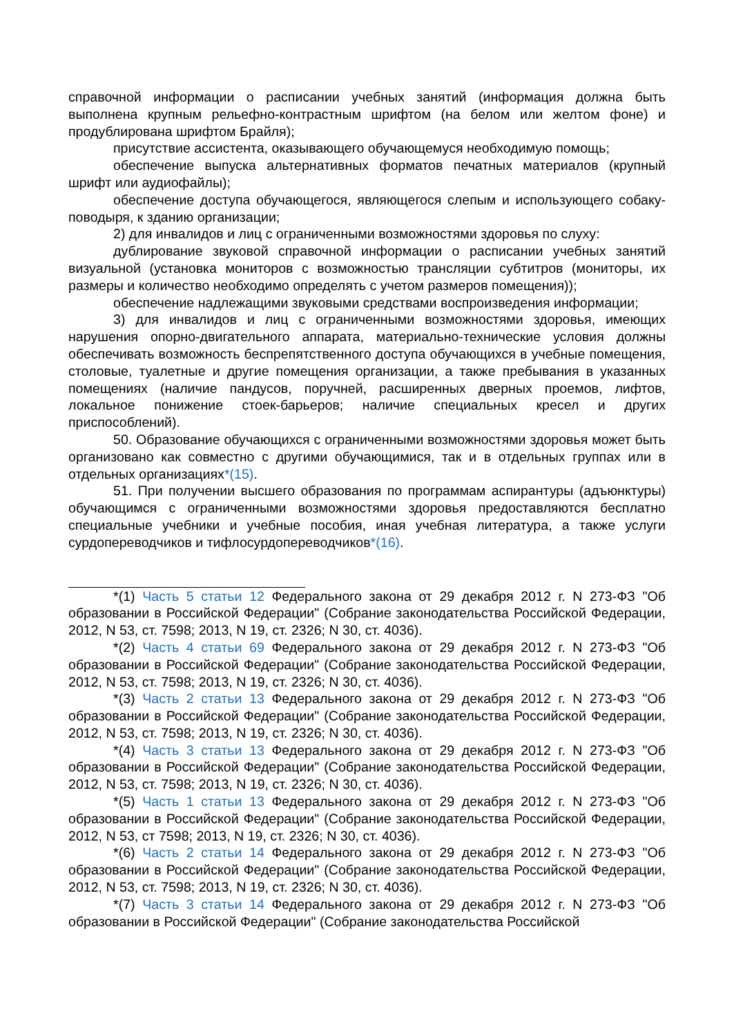справочной информации о расписании учебных занятий (информация должна быть выполнена крупным рельефно-контрастным шрифтом (на белом или желтом фоне) и продублирована шрифтом Брайля);
присутствие ассистента, оказывающего обучающемуся необходимую помощь;
обеспечение выпуска альтернативных форматов печатных материалов (крупный шрифт или аудиофайлы);
обеспечение доступа обучающегося, являющегося слепым и использующего собаку-поводыря, к зданию организации;
2) для инвалидов и лиц с ограниченными возможностями здоровья по слуху:
дублирование звуковой справочной информации о расписании учебных занятий визуальной (установка мониторов с возможностью трансляции субтитров (мониторы, их размеры и количество необходимо определять с учетом размеров помещения));
обеспечение надлежащими звуковыми средствами воспроизведения информации;
3) для инвалидов и лиц с ограниченными возможностями здоровья, имеющих нарушения опорно-двигательного аппарата, материально-технические условия должны обеспечивать возможность беспрепятственного доступа обучающихся в учебные помещения, столовые, туалетные и другие помещения организации, а также пребывания в указанных помещениях (наличие пандусов, поручней, расширенных дверных проемов, лифтов, локальное понижение стоек-барьеров; наличие специальных кресел и других приспособлений).
50. Образование обучающихся с ограниченными возможностями здоровья может быть организовано как совместно с другими обучающимися, так и в отдельных группах или в отдельных организациях*(15).
51. При получении высшего образования по программам аспирантуры (адъюнктуры) обучающимся с ограниченными возможностями здоровья предоставляются бесплатно специальные учебники и учебные пособия, иная учебная литература, а также услуги сурдопереводчиков и тифлосурдопереводчиков*(16).
*(1) Часть 5 статьи 12 Федерального закона от 29 декабря 2012 г. N 273-ФЗ "Об образовании в Российской Федерации" (Собрание законодательства Российской Федерации, 2012, N 53, ст. 7598; 2013, N 19, ст. 2326; N 30, ст. 4036).
*(2) Часть 4 статьи 69 Федерального закона от 29 декабря 2012 г. N 273-ФЗ "Об образовании в Российской Федерации" (Собрание законодательства Российской Федерации, 2012, N 53, ст. 7598; 2013, N 19, ст. 2326; N 30, ст. 4036).
*(3) Часть 2 статьи 13 Федерального закона от 29 декабря 2012 г. N 273-ФЗ "Об образовании в Российской Федерации" (Собрание законодательства Российской Федерации, 2012, N 53, ст. 7598; 2013, N 19, ст. 2326; N 30, ст. 4036).
*(4) Часть 3 статьи 13 Федерального закона от 29 декабря 2012 г. N 273-ФЗ "Об образовании в Российской Федерации" (Собрание законодательства Российской Федерации, 2012, N 53, ст. 7598; 2013, N 19, ст. 2326; N 30, ст. 4036).
*(5) Часть 1 статьи 13 Федерального закона от 29 декабря 2012 г. N 273-ФЗ "Об образовании в Российской Федерации" (Собрание законодательства Российской Федерации, 2012, N 53, ст 7598; 2013, N 19, ст. 2326; N 30, ст. 4036).
*(6) Часть 2 статьи 14 Федерального закона от 29 декабря 2012 г. N 273-ФЗ "Об образовании в Российской Федерации" (Собрание законодательства Российской Федерации, 2012, N 53, ст. 7598; 2013, N 19, ст. 2326; N 30, ст. 4036).
*(7) Часть 3 статьи 14 Федерального закона от 29 декабря 2012 г. N 273-ФЗ "Об образовании в Российской Федерации" (Собрание законодательства Российской